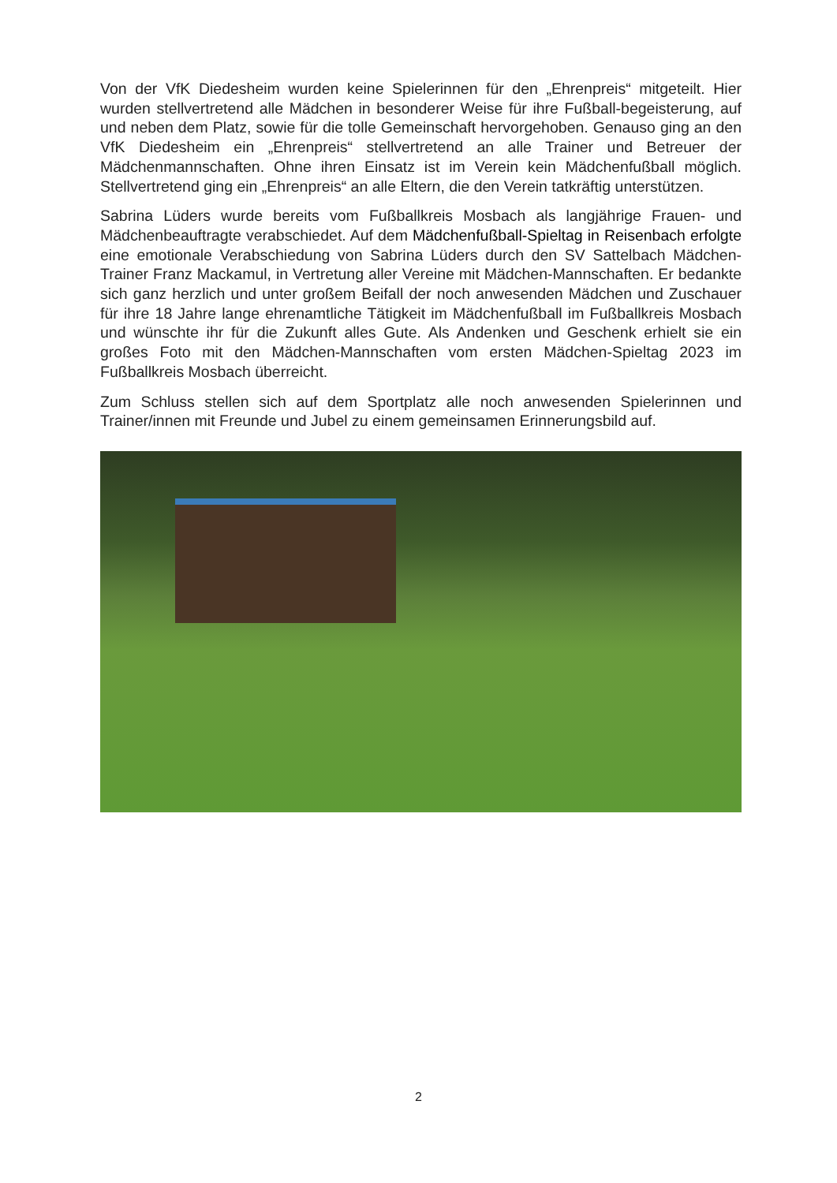Von der VfK Diedesheim wurden keine Spielerinnen für den „Ehrenpreis“ mitgeteilt. Hier wurden stellvertretend alle Mädchen in besonderer Weise für ihre Fußball-begeisterung, auf und neben dem Platz, sowie für die tolle Gemeinschaft hervorgehoben. Genauso ging an den VfK Diedesheim ein „Ehrenpreis“ stellvertretend an alle Trainer und Betreuer der Mädchenmannschaften. Ohne ihren Einsatz ist im Verein kein Mädchenfußball möglich. Stellvertretend ging ein „Ehrenpreis“ an alle Eltern, die den Verein tatkräftig unterstützen.
Sabrina Lüders wurde bereits vom Fußballkreis Mosbach als langjährige Frauen- und Mädchenbeauftragte verabschiedet. Auf dem Mädchenfußball-Spieltag in Reisenbach erfolgte eine emotionale Verabschiedung von Sabrina Lüders durch den SV Sattelbach Mädchen-Trainer Franz Mackamul, in Vertretung aller Vereine mit Mädchen-Mannschaften. Er bedankte sich ganz herzlich und unter großem Beifall der noch anwesenden Mädchen und Zuschauer für ihre 18 Jahre lange ehrenamtliche Tätigkeit im Mädchenfußball im Fußballkreis Mosbach und wünschte ihr für die Zukunft alles Gute. Als Andenken und Geschenk erhielt sie ein großes Foto mit den Mädchen-Mannschaften vom ersten Mädchen-Spieltag 2023 im Fußballkreis Mosbach überreicht.
Zum Schluss stellen sich auf dem Sportplatz alle noch anwesenden Spielerinnen und Trainer/innen mit Freunde und Jubel zu einem gemeinsamen Erinnerungsbild auf.
2